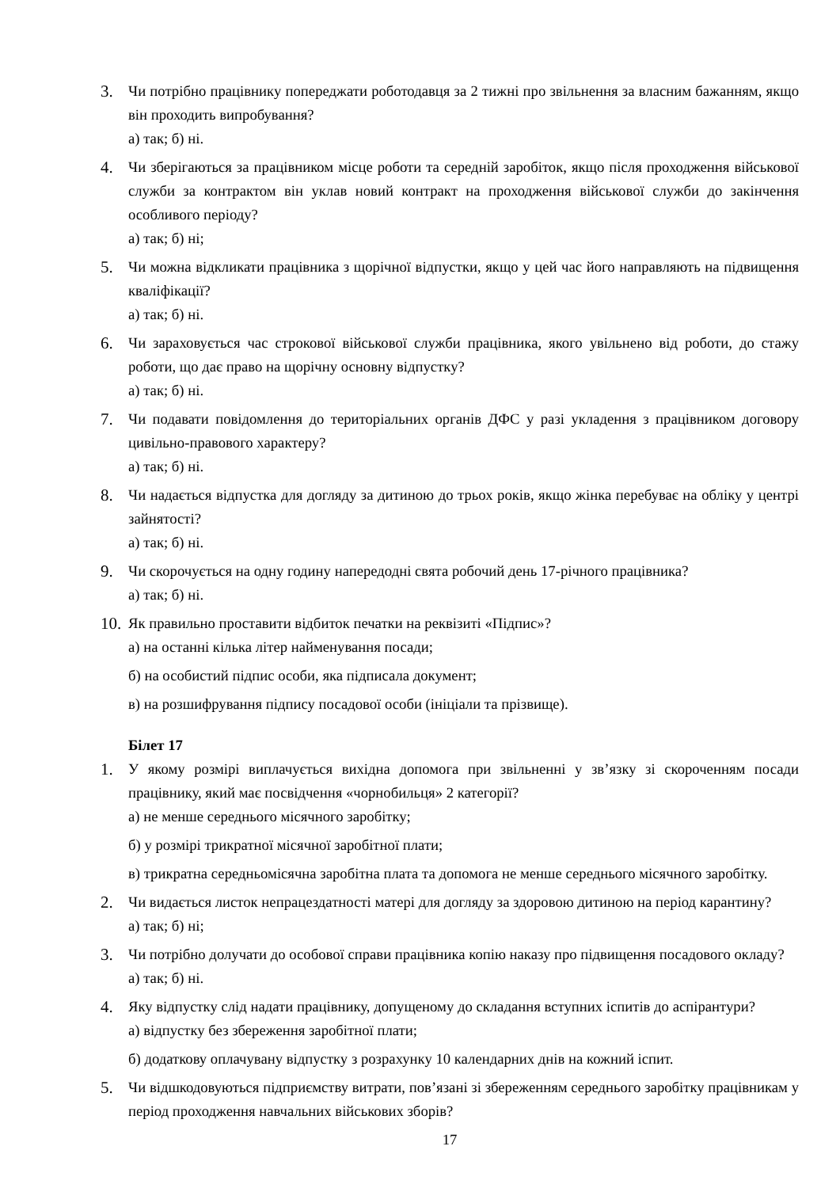3. Чи потрібно працівнику попереджати роботодавця за 2 тижні про звільнення за власним бажанням, якщо він проходить випробування?
а) так; б) ні.
4. Чи зберігаються за працівником місце роботи та середній заробіток, якщо після проходження військової служби за контрактом він уклав новий контракт на проходження військової служби до закінчення особливого періоду?
а) так; б) ні;
5. Чи можна відкликати працівника з щорічної відпустки, якщо у цей час його направляють на підвищення кваліфікації?
а) так; б) ні.
6. Чи зараховується час строкової військової служби працівника, якого увільнено від роботи, до стажу роботи, що дає право на щорічну основну відпустку?
а) так; б) ні.
7. Чи подавати повідомлення до територіальних органів ДФС у разі укладення з працівником договору цивільно-правового характеру?
а) так; б) ні.
8. Чи надається відпустка для догляду за дитиною до трьох років, якщо жінка перебуває на обліку у центрі зайнятості?
а) так; б) ні.
9. Чи скорочується на одну годину напередодні свята робочий день 17-річного працівника?
а) так; б) ні.
10. Як правильно проставити відбиток печатки на реквізиті «Підпис»?
а) на останні кілька літер найменування посади;
б) на особистий підпис особи, яка підписала документ;
в) на розшифрування підпису посадової особи (ініціали та прізвище).
Білет 17
1. У якому розмірі виплачується вихідна допомога при звільненні у зв’язку зі скороченням посади працівнику, який має посвідчення «чорнобильця» 2 категорії?
а) не менше середнього місячного заробітку;
б) у розмірі трикратної місячної заробітної плати;
в) трикратна середньомісячна заробітна плата та допомога не менше середнього місячного заробітку.
2. Чи видається листок непрацездатності матері для догляду за здоровою дитиною на період карантину?
а) так; б) ні;
3. Чи потрібно долучати до особової справи працівника копію наказу про підвищення посадового окладу?
а) так; б) ні.
4. Яку відпустку слід надати працівнику, допущеному до складання вступних іспитів до аспірантури?
а) відпустку без збереження заробітної плати;
б) додаткову оплачувану відпустку з розрахунку 10 календарних днів на кожний іспит.
5. Чи відшкодовуються підприємству витрати, пов’язані зі збереженням середнього заробітку працівникам у період проходження навчальних військових зборів?
17